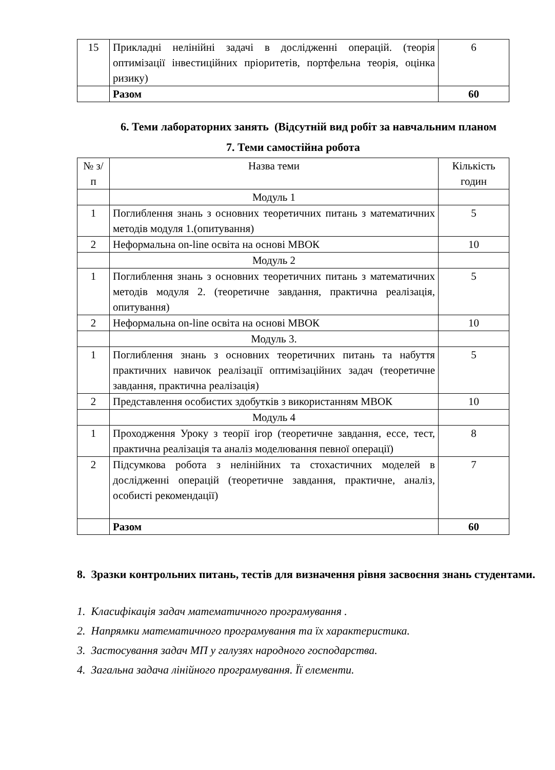| 15 | Прикладні нелінійні задачі в дослідженні операцій. (теорія оптимізації інвестиційних пріоритетів, портфельна теорія, оцінка ризику) | 6 |
| | Разом | 60 |
6. Теми лабораторних занять (Відсутній вид робіт за навчальним планом
7. Теми самостійна робота
| № з/п | Назва теми | Кількість годин |
| | Модуль 1 | |
| 1 | Поглиблення знань з основних теоретичних питань з математичних методів модуля 1.(опитування) | 5 |
| 2 | Неформальна on-line освіта на основі МВОК | 10 |
| | Модуль 2 | |
| 1 | Поглиблення знань з основних теоретичних питань з математичних методів модуля 2. (теоретичне завдання, практична реалізація, опитування) | 5 |
| 2 | Неформальна on-line освіта на основі МВОК | 10 |
| | Модуль 3. | |
| 1 | Поглиблення знань з основних теоретичних питань та набуття практичних навичок реалізації оптимізаційних задач (теоретичне завдання, практична реалізація) | 5 |
| 2 | Представлення особистих здобутків з використанням МВОК | 10 |
| | Модуль 4 | |
| 1 | Проходження Уроку з теорії ігор (теоретичне завдання, ессе, тест, практична реалізація та аналіз моделювання певної операції) | 8 |
| 2 | Підсумкова робота з нелінійних та стохастичних моделей в дослідженні операцій (теоретичне завдання, практичне, аналіз, особисті рекомендації) | 7 |
| | Разом | 60 |
8. Зразки контрольних питань, тестів для визначення рівня засвоєння знань студентами.
1. Класифікація задач математичного програмування .
2. Напрямки математичного програмування та їх характеристика.
3. Застосування задач МП у галузях народного господарства.
4. Загальна задача лінійного програмування. Її елементи.